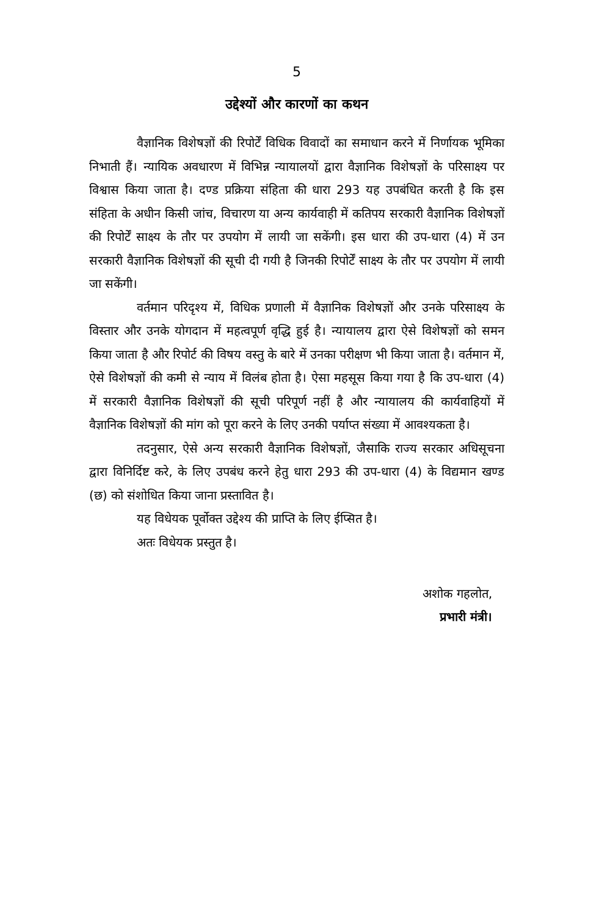5
उद्देश्यों और कारणों का कथन
वैज्ञानिक विशेषज्ञों की रिपोर्टें विधिक विवादों का समाधान करने में निर्णायक भूमिका निभाती हैं। न्यायिक अवधारण में विभिन्न न्यायालयों द्वारा वैज्ञानिक विशेषज्ञों के परिसाक्ष्य पर विश्वास किया जाता है। दण्ड प्रक्रिया संहिता की धारा 293 यह उपबंधित करती है कि इस संहिता के अधीन किसी जांच, विचारण या अन्य कार्यवाही में कतिपय सरकारी वैज्ञानिक विशेषज्ञों की रिपोर्टें साक्ष्य के तौर पर उपयोग में लायी जा सकेंगी। इस धारा की उप-धारा (4) में उन सरकारी वैज्ञानिक विशेषज्ञों की सूची दी गयी है जिनकी रिपोर्टें साक्ष्य के तौर पर उपयोग में लायी जा सकेंगी।
वर्तमान परिदृश्य में, विधिक प्रणाली में वैज्ञानिक विशेषज्ञों और उनके परिसाक्ष्य के विस्तार और उनके योगदान में महत्वपूर्ण वृद्धि हुई है। न्यायालय द्वारा ऐसे विशेषज्ञों को समन किया जाता है और रिपोर्ट की विषय वस्तु के बारे में उनका परीक्षण भी किया जाता है। वर्तमान में, ऐसे विशेषज्ञों की कमी से न्याय में विलंब होता है। ऐसा महसूस किया गया है कि उप-धारा (4) में सरकारी वैज्ञानिक विशेषज्ञों की सूची परिपूर्ण नहीं है और न्यायालय की कार्यवाहियों में वैज्ञानिक विशेषज्ञों की मांग को पूरा करने के लिए उनकी पर्याप्त संख्या में आवश्यकता है।
तदनुसार, ऐसे अन्य सरकारी वैज्ञानिक विशेषज्ञों, जैसाकि राज्य सरकार अधिसूचना द्वारा विनिर्दिष्ट करे, के लिए उपबंध करने हेतु धारा 293 की उप-धारा (4) के विद्यमान खण्ड (छ) को संशोधित किया जाना प्रस्तावित है।
यह विधेयक पूर्वोक्त उद्देश्य की प्राप्ति के लिए ईप्सित है।
अतः विधेयक प्रस्तुत है।
अशोक गहलोत,
प्रभारी मंत्री।